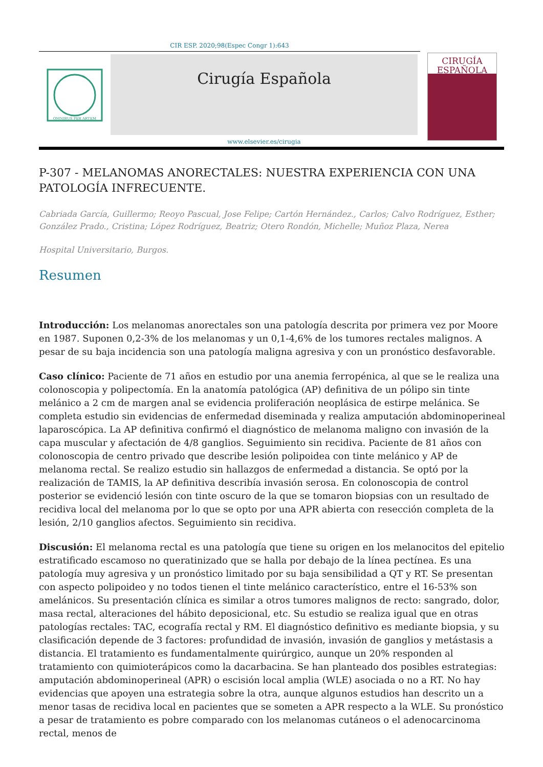CIR ESP. 2020;98(Espec Congr 1):643
OMNIBUS PER ARTEM
Cirugía Española
www.elsevier.es/cirugia
CIRUGÍA
ESPAÑOLA
P-307 - MELANOMAS ANORECTALES: NUESTRA EXPERIENCIA CON UNA PATOLOGÍA INFRECUENTE.
Cabriada García, Guillermo; Reoyo Pascual, Jose Felipe; Cartón Hernández., Carlos; Calvo Rodríguez, Esther; González Prado., Cristina; López Rodríguez, Beatriz; Otero Rondón, Michelle; Muñoz Plaza, Nerea
Hospital Universitario, Burgos.
Resumen
Introducción: Los melanomas anorectales son una patología descrita por primera vez por Moore en 1987. Suponen 0,2-3% de los melanomas y un 0,1-4,6% de los tumores rectales malignos. A pesar de su baja incidencia son una patología maligna agresiva y con un pronóstico desfavorable.
Caso clínico: Paciente de 71 años en estudio por una anemia ferropénica, al que se le realiza una colonoscopia y polipectomía. En la anatomía patológica (AP) definitiva de un pólipo sin tinte melánico a 2 cm de margen anal se evidencia proliferación neoplásica de estirpe melánica. Se completa estudio sin evidencias de enfermedad diseminada y realiza amputación abdominoperineal laparoscópica. La AP definitiva confirmó el diagnóstico de melanoma maligno con invasión de la capa muscular y afectación de 4/8 ganglios. Seguimiento sin recidiva. Paciente de 81 años con colonoscopia de centro privado que describe lesión polipoidea con tinte melánico y AP de melanoma rectal. Se realizo estudio sin hallazgos de enfermedad a distancia. Se optó por la realización de TAMIS, la AP definitiva describía invasión serosa. En colonoscopia de control posterior se evidenció lesión con tinte oscuro de la que se tomaron biopsias con un resultado de recidiva local del melanoma por lo que se opto por una APR abierta con resección completa de la lesión, 2/10 ganglios afectos. Seguimiento sin recidiva.
Discusión: El melanoma rectal es una patología que tiene su origen en los melanocitos del epitelio estratificado escamoso no queratinizado que se halla por debajo de la línea pectínea. Es una patología muy agresiva y un pronóstico limitado por su baja sensibilidad a QT y RT. Se presentan con aspecto polipoideo y no todos tienen el tinte melánico característico, entre el 16-53% son amelánicos. Su presentación clínica es similar a otros tumores malignos de recto: sangrado, dolor, masa rectal, alteraciones del hábito deposicional, etc. Su estudio se realiza igual que en otras patologías rectales: TAC, ecografía rectal y RM. El diagnóstico definitivo es mediante biopsia, y su clasificación depende de 3 factores: profundidad de invasión, invasión de ganglios y metástasis a distancia. El tratamiento es fundamentalmente quirúrgico, aunque un 20% responden al tratamiento con quimioterápicos como la dacarbacina. Se han planteado dos posibles estrategias: amputación abdominoperineal (APR) o escisión local amplia (WLE) asociada o no a RT. No hay evidencias que apoyen una estrategia sobre la otra, aunque algunos estudios han descrito un a menor tasas de recidiva local en pacientes que se someten a APR respecto a la WLE. Su pronóstico a pesar de tratamiento es pobre comparado con los melanomas cutáneos o el adenocarcinoma rectal, menos de